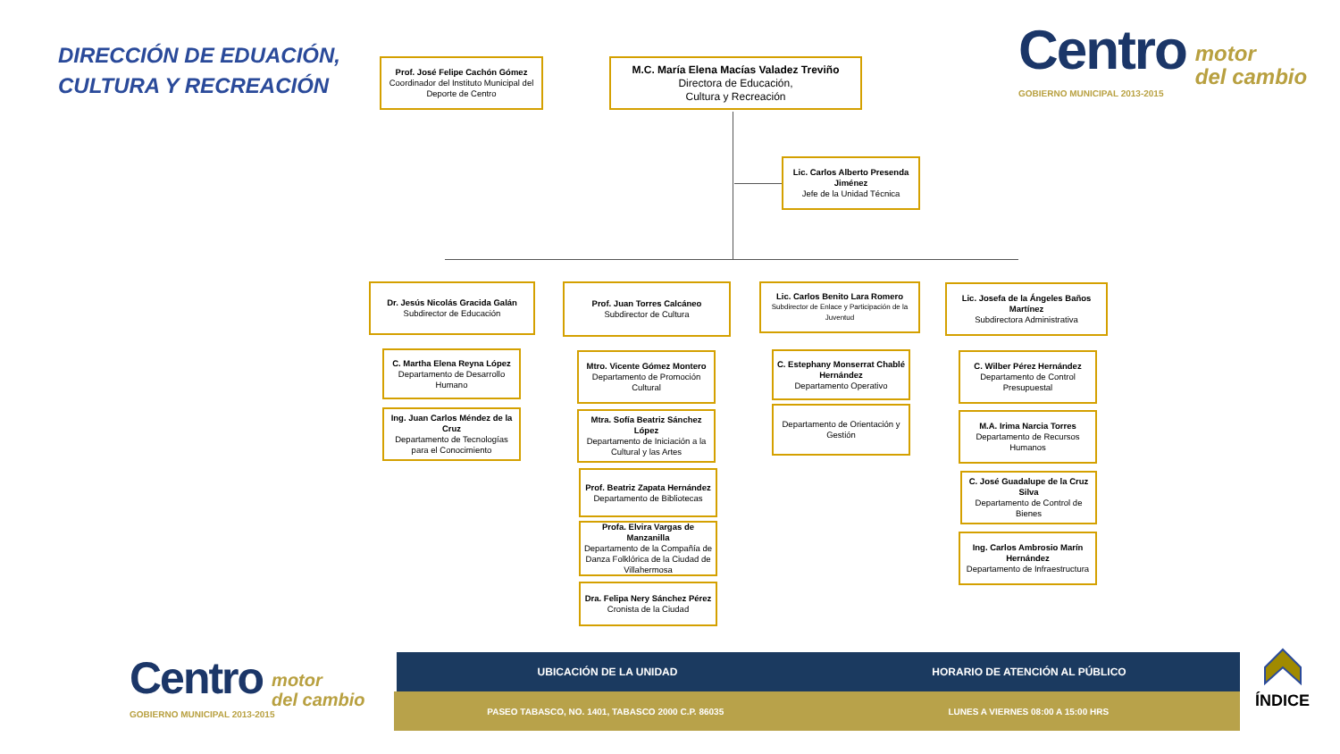DIRECCIÓN DE EDUACIÓN,
CULTURA Y RECREACIÓN
Centro motor
del cambio
GOBIERNO MUNICIPAL 2013-2015
Prof. José Felipe Cachón Gómez
Coordinador del Instituto Municipal del Deporte de Centro
M.C. María Elena Macías Valadez Treviño
Directora de Educación,
Cultura y Recreación
Lic. Carlos Alberto Presenda Jiménez
Jefe de la Unidad Técnica
Dr. Jesús Nicolás Gracida Galán
Subdirector de Educación
C. Martha Elena Reyna López
Departamento de Desarrollo Humano
Ing. Juan Carlos Méndez de la Cruz
Departamento de Tecnologías para el Conocimiento
Prof. Juan Torres Calcáneo
Subdirector de Cultura
Mtro. Vicente Gómez Montero
Departamento de Promoción Cultural
Mtra. Sofía Beatriz Sánchez López
Departamento de Iniciación a la Cultural y las Artes
Prof. Beatriz Zapata Hernández
Departamento de Bibliotecas
Profa. Elvira Vargas de Manzanilla
Departamento de la Compañía de Danza Folklórica de la Ciudad de Villahermosa
Dra. Felipa Nery Sánchez Pérez
Cronista de la Ciudad
Lic. Carlos Benito Lara Romero
Subdirector de Enlace y Participación de la Juventud
C. Estephany Monserrat Chablé Hernández
Departamento Operativo
Departamento de Orientación y Gestión
Lic. Josefa de la Ángeles Baños Martínez
Subdirectora Administrativa
C. Wilber Pérez Hernández
Departamento de Control Presupuestal
M.A. Irima Narcia Torres
Departamento de Recursos Humanos
C. José Guadalupe de la Cruz Silva
Departamento de Control de Bienes
Ing. Carlos Ambrosio Marín Hernández
Departamento de Infraestructura
Centro motor
del cambio
GOBIERNO MUNICIPAL 2013-2015
UBICACIÓN DE LA UNIDAD HORARIO DE ATENCIÓN AL PÚBLICO
PASEO TABASCO, NO. 1401, TABASCO 2000 C.P. 86035
LUNES A VIERNES 08:00 A 15:00 HRS
ÍNDICE